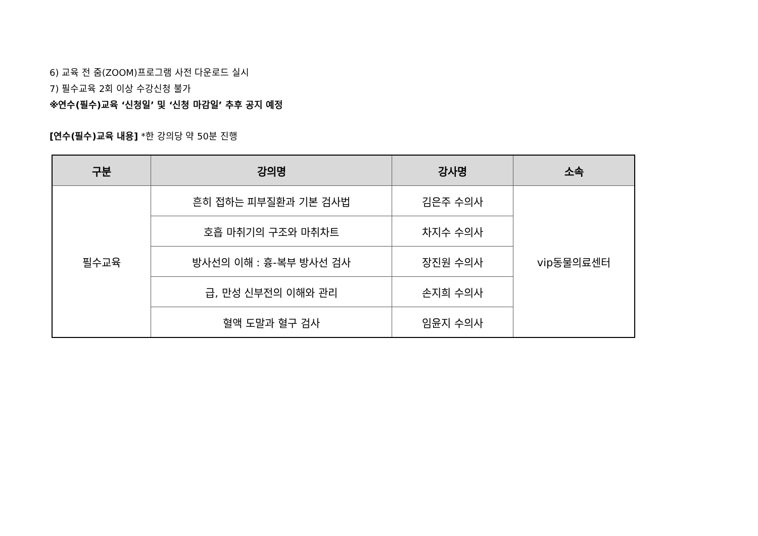6) 교육 전 줌(ZOOM)프로그램 사전 다운로드 실시
7) 필수교육 2회 이상 수강신청 불가
※연수(필수)교육 ‘신청일’ 및 ‘신청 마감일’ 추후 공지 예정
[연수(필수)교육 내용] *한 강의당 약 50분 진행
| 구분 | 강의명 | 강사명 | 소속 |
| --- | --- | --- | --- |
| 필수교육 | 흔히 접하는 피부질환과 기본 검사법 | 김은주 수의사 | vip동물의료센터 |
| | 호흡 마취기의 구조와 마취차트 | 차지수 수의사 | |
| | 방사선의 이해 : 흉-복부 방사선 검사 | 장진원 수의사 | |
| | 급, 만성 신부전의 이해와 관리 | 손지희 수의사 | |
| | 혈액 도말과 혈구 검사 | 임윤지 수의사 | |